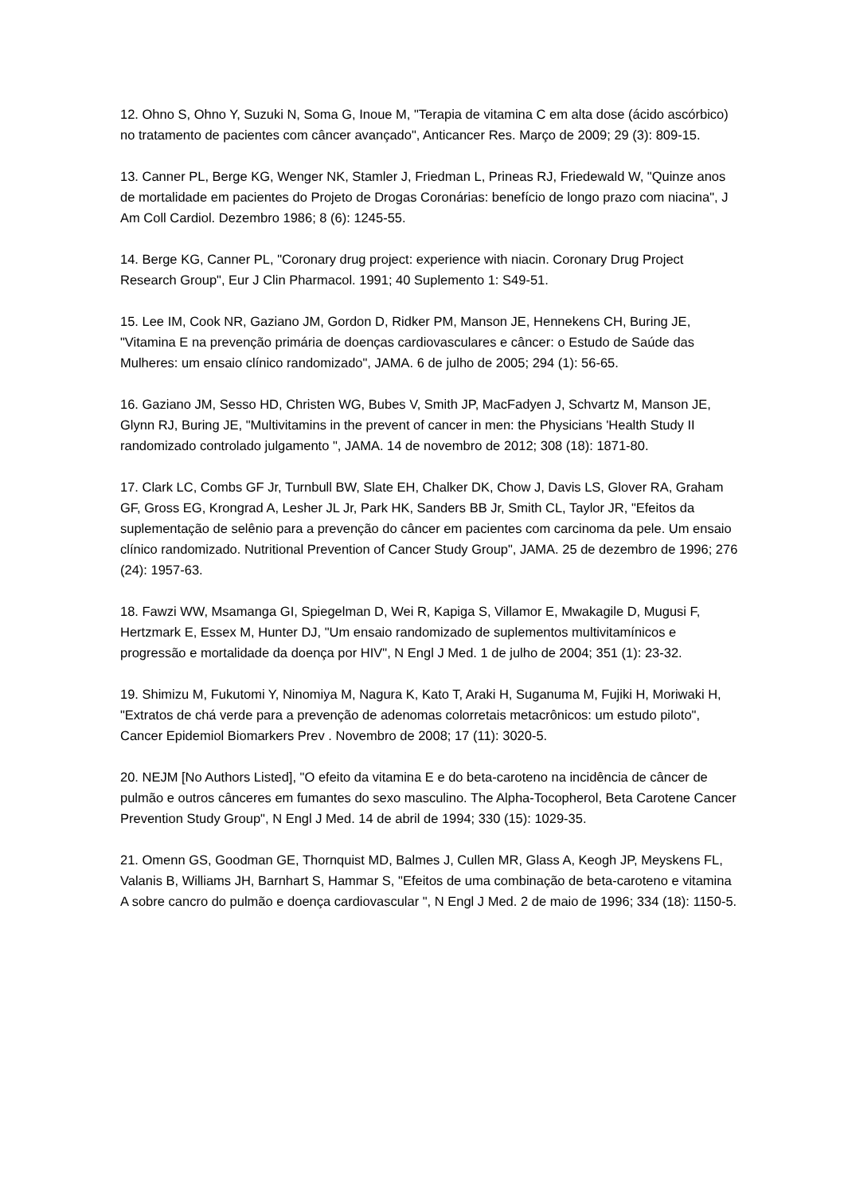12. Ohno S, Ohno Y, Suzuki N, Soma G, Inoue M, "Terapia de vitamina C em alta dose (ácido ascórbico) no tratamento de pacientes com câncer avançado", Anticancer Res. Março de 2009; 29 (3): 809-15.
13. Canner PL, Berge KG, Wenger NK, Stamler J, Friedman L, Prineas RJ, Friedewald W, "Quinze anos de mortalidade em pacientes do Projeto de Drogas Coronárias: benefício de longo prazo com niacina", J Am Coll Cardiol. Dezembro 1986; 8 (6): 1245-55.
14. Berge KG, Canner PL, "Coronary drug project: experience with niacin. Coronary Drug Project Research Group", Eur J Clin Pharmacol. 1991; 40 Suplemento 1: S49-51.
15. Lee IM, Cook NR, Gaziano JM, Gordon D, Ridker PM, Manson JE, Hennekens CH, Buring JE, "Vitamina E na prevenção primária de doenças cardiovasculares e câncer: o Estudo de Saúde das Mulheres: um ensaio clínico randomizado", JAMA. 6 de julho de 2005; 294 (1): 56-65.
16. Gaziano JM, Sesso HD, Christen WG, Bubes V, Smith JP, MacFadyen J, Schvartz M, Manson JE, Glynn RJ, Buring JE, "Multivitamins in the prevent of cancer in men: the Physicians 'Health Study II randomizado controlado julgamento ", JAMA. 14 de novembro de 2012; 308 (18): 1871-80.
17. Clark LC, Combs GF Jr, Turnbull BW, Slate EH, Chalker DK, Chow J, Davis LS, Glover RA, Graham GF, Gross EG, Krongrad A, Lesher JL Jr, Park HK, Sanders BB Jr, Smith CL, Taylor JR, "Efeitos da suplementação de selênio para a prevenção do câncer em pacientes com carcinoma da pele. Um ensaio clínico randomizado. Nutritional Prevention of Cancer Study Group", JAMA. 25 de dezembro de 1996; 276 (24): 1957-63.
18. Fawzi WW, Msamanga GI, Spiegelman D, Wei R, Kapiga S, Villamor E, Mwakagile D, Mugusi F, Hertzmark E, Essex M, Hunter DJ, "Um ensaio randomizado de suplementos multivitamínicos e progressão e mortalidade da doença por HIV", N Engl J Med. 1 de julho de 2004; 351 (1): 23-32.
19. Shimizu M, Fukutomi Y, Ninomiya M, Nagura K, Kato T, Araki H, Suganuma M, Fujiki H, Moriwaki H, "Extratos de chá verde para a prevenção de adenomas colorretais metacrônicos: um estudo piloto", Cancer Epidemiol Biomarkers Prev . Novembro de 2008; 17 (11): 3020-5.
20. NEJM [No Authors Listed], "O efeito da vitamina E e do beta-caroteno na incidência de câncer de pulmão e outros cânceres em fumantes do sexo masculino. The Alpha-Tocopherol, Beta Carotene Cancer Prevention Study Group", N Engl J Med. 14 de abril de 1994; 330 (15): 1029-35.
21. Omenn GS, Goodman GE, Thornquist MD, Balmes J, Cullen MR, Glass A, Keogh JP, Meyskens FL, Valanis B, Williams JH, Barnhart S, Hammar S, "Efeitos de uma combinação de beta-caroteno e vitamina A sobre cancro do pulmão e doença cardiovascular ", N Engl J Med. 2 de maio de 1996; 334 (18): 1150-5.